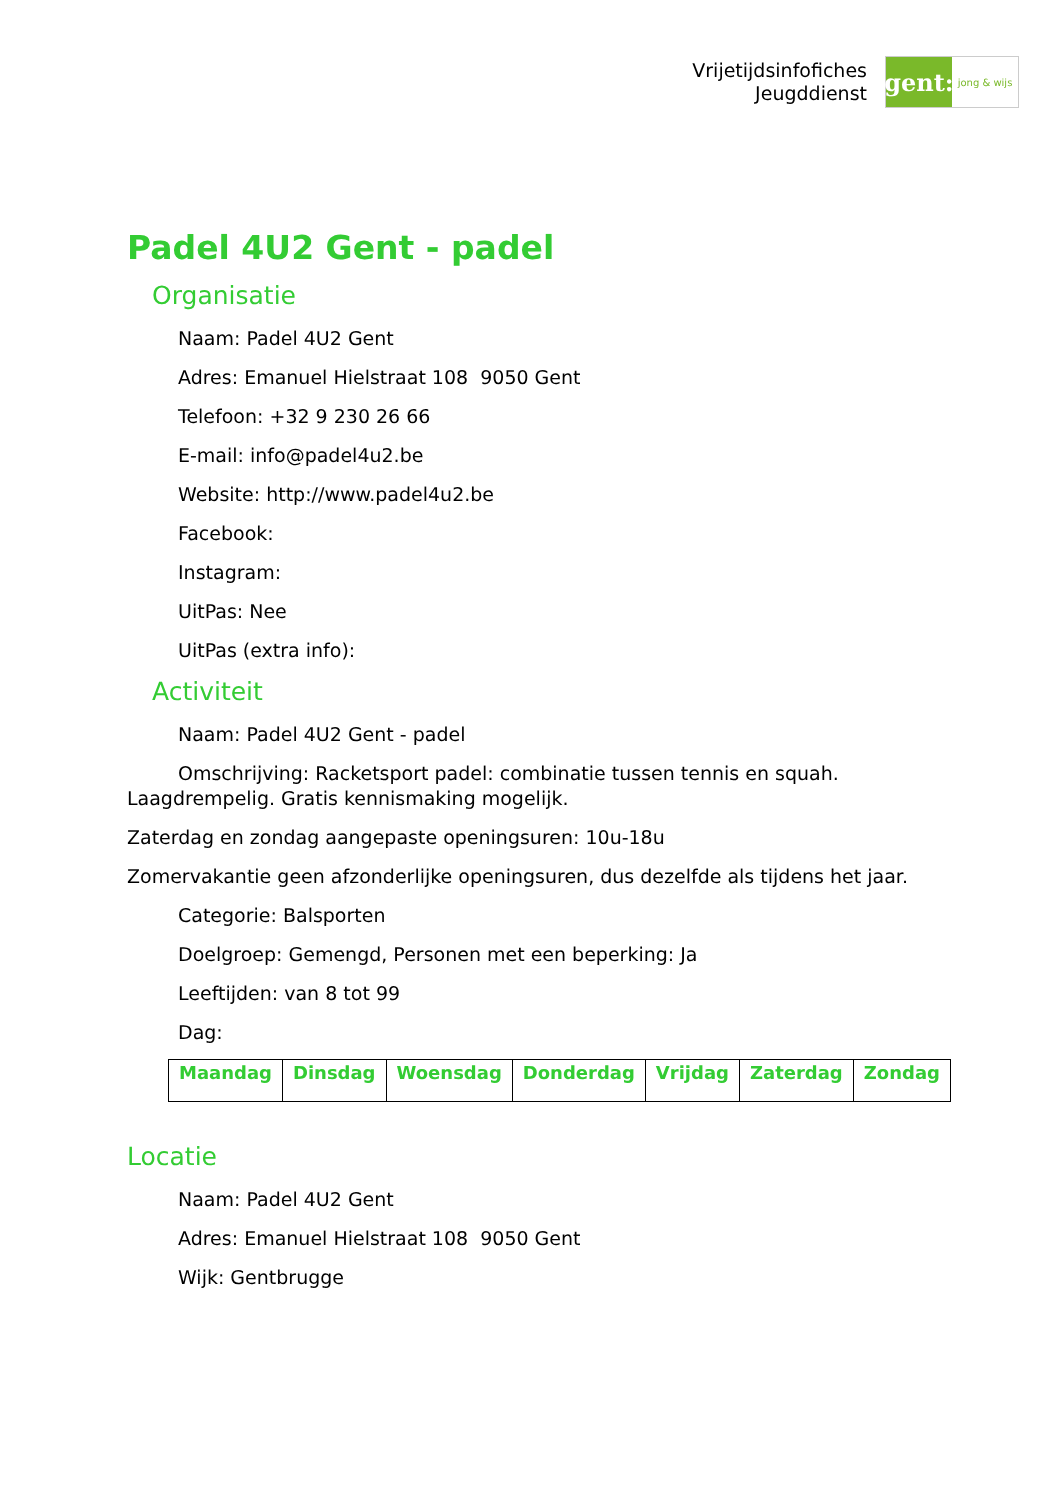Vrijetijdsinfofiches
Jeugddienst
gent:
jong & wijs
Padel 4U2 Gent - padel
Organisatie
Naam: Padel 4U2 Gent
Adres: Emanuel Hielstraat 108 9050 Gent
Telefoon: +32 9 230 26 66
E-mail: info@padel4u2.be
Website: http://www.padel4u2.be
Facebook:
Instagram:
UitPas: Nee
UitPas (extra info):
Activiteit
Naam: Padel 4U2 Gent - padel
Omschrijving: Racketsport padel: combinatie tussen tennis en squah. Laagdrempelig. Gratis kennismaking mogelijk.
Zaterdag en zondag aangepaste openingsuren: 10u-18u
Zomervakantie geen afzonderlijke openingsuren, dus dezelfde als tijdens het jaar.
Categorie: Balsporten
Doelgroep: Gemengd, Personen met een beperking: Ja
Leeftijden: van 8 tot 99
Dag:
| Maandag | Dinsdag | Woensdag | Donderdag | Vrijdag | Zaterdag | Zondag |
| --- | --- | --- | --- | --- | --- | --- |
Locatie
Naam: Padel 4U2 Gent
Adres: Emanuel Hielstraat 108 9050 Gent
Wijk: Gentbrugge